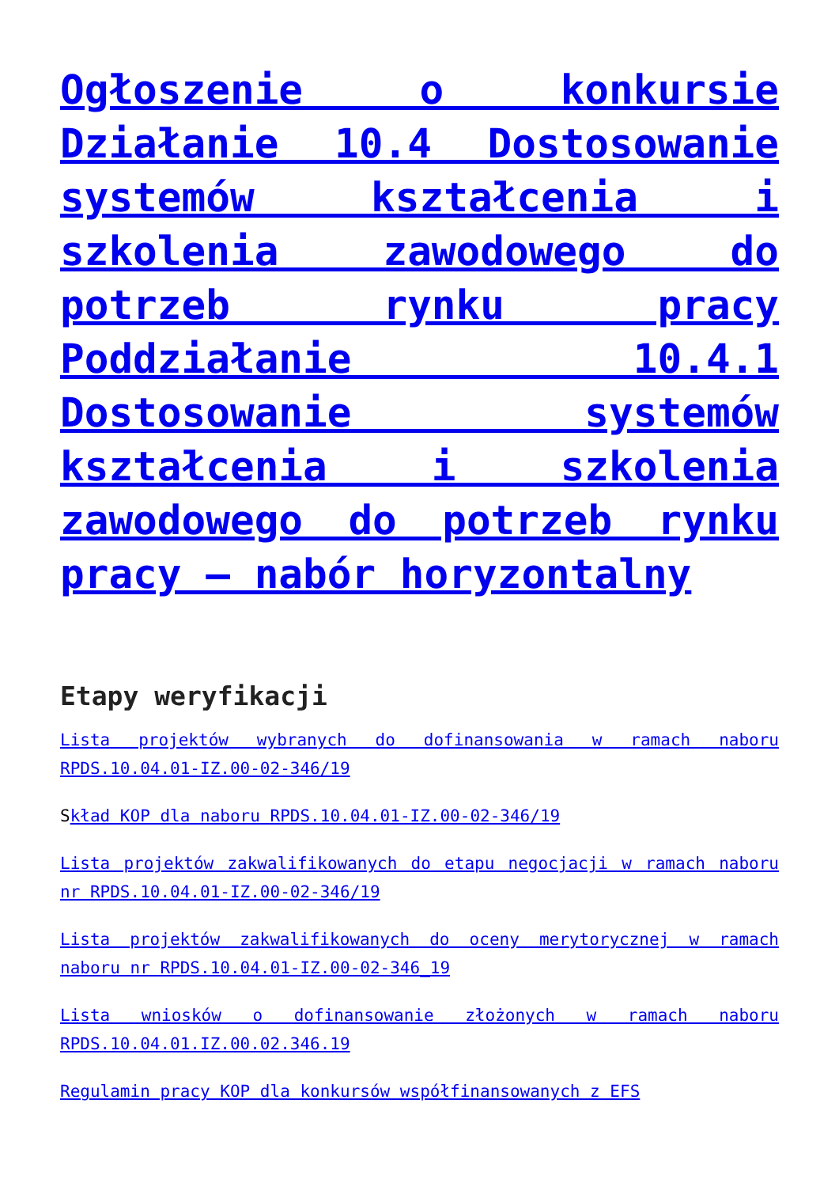Ogłoszenie o konkursie Działanie 10.4 Dostosowanie systemów kształcenia i szkolenia zawodowego do potrzeb rynku pracy Poddziałanie 10.4.1 Dostosowanie systemów kształcenia i szkolenia zawodowego do potrzeb rynku pracy – nabór horyzontalny
Etapy weryfikacji
Lista projektów wybranych do dofinansowania w ramach naboru RPDS.10.04.01-IZ.00-02-346/19
Skład KOP dla naboru RPDS.10.04.01-IZ.00-02-346/19
Lista projektów zakwalifikowanych do etapu negocjacji w ramach naboru nr RPDS.10.04.01-IZ.00-02-346/19
Lista projektów zakwalifikowanych do oceny merytorycznej w ramach naboru nr RPDS.10.04.01-IZ.00-02-346_19
Lista wniosków o dofinansowanie złożonych w ramach naboru RPDS.10.04.01.IZ.00.02.346.19
Regulamin pracy KOP dla konkursów współfinansowanych z EFS